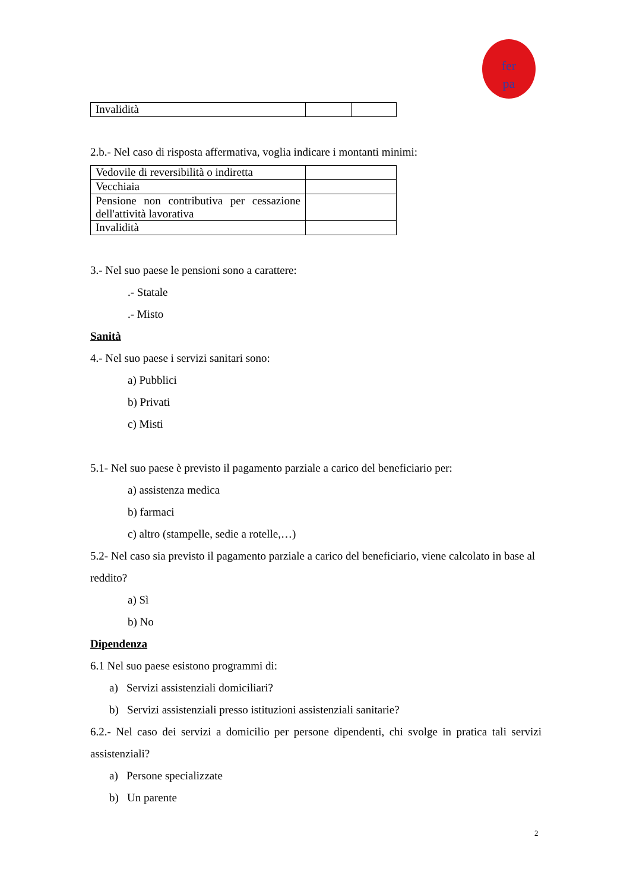fer
pa
| Invalidità | | |
2.b.- Nel caso di risposta affermativa, voglia indicare i montanti minimi:
| Vedovile di reversibilità o indiretta | |
| Vecchiaia | |
| Pensione non contributiva per cessazione dell'attività lavorativa | |
| Invalidità | |
3.- Nel suo paese le pensioni sono a carattere:
.- Statale
.- Misto
Sanità
4.- Nel suo paese i servizi sanitari sono:
a) Pubblici
b) Privati
c) Misti
5.1- Nel suo paese è previsto il pagamento parziale a carico del beneficiario per:
a) assistenza medica
b) farmaci
c) altro (stampelle, sedie a rotelle,…)
5.2- Nel caso sia previsto il pagamento parziale a carico del beneficiario, viene calcolato in base al reddito?
a) Sì
b) No
Dipendenza
6.1 Nel suo paese esistono programmi di:
a) Servizi assistenziali domiciliari?
b) Servizi assistenziali presso istituzioni assistenziali sanitarie?
6.2.- Nel caso dei servizi a domicilio per persone dipendenti, chi svolge in pratica tali servizi assistenziali?
a) Persone specializzate
b) Un parente
2